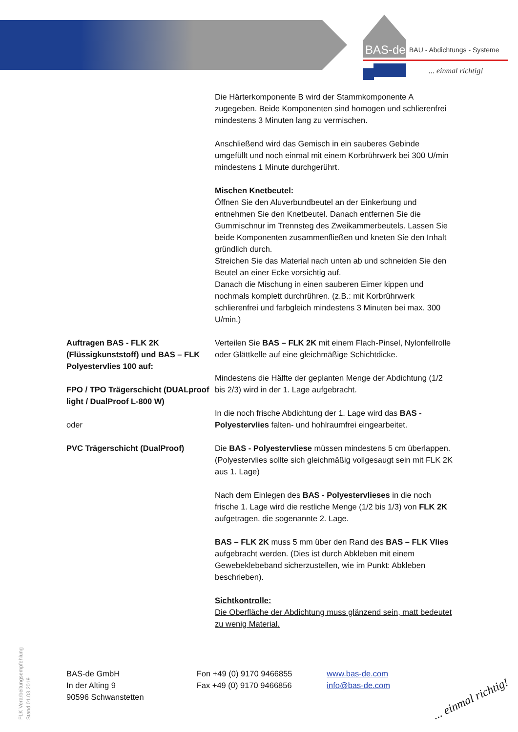BAS-de
BAU - Abdichtungs - Systeme
... einmal richtig!
Die Härterkomponente B wird der Stammkomponente A zugegeben. Beide Komponenten sind homogen und schlierenfrei mindestens 3 Minuten lang zu vermischen.
Anschließend wird das Gemisch in ein sauberes Gebinde umgefüllt und noch einmal mit einem Korbrührwerk bei 300 U/min mindestens 1 Minute durchgerührt.
Mischen Knetbeutel:
Öffnen Sie den Aluverbundbeutel an der Einkerbung und entnehmen Sie den Knetbeutel. Danach entfernen Sie die Gummischnur im Trennsteg des Zweikammerbeutels. Lassen Sie beide Komponenten zusammenfließen und kneten Sie den Inhalt gründlich durch.
Streichen Sie das Material nach unten ab und schneiden Sie den Beutel an einer Ecke vorsichtig auf.
Danach die Mischung in einen sauberen Eimer kippen und nochmals komplett durchrühren. (z.B.: mit Korbrührwerk schlierenfrei und farbgleich mindestens 3 Minuten bei max. 300 U/min.)
Auftragen BAS - FLK 2K (Flüssigkunststoff) und BAS – FLK Polyestervlies 100 auf:
FPO / TPO Trägerschicht (DUALproof light / DualProof L-800 W)
oder
PVC Trägerschicht (DualProof)
Verteilen Sie BAS – FLK 2K mit einem Flach-Pinsel, Nylonfellrolle oder Glättkelle auf eine gleichmäßige Schichtdicke.
Mindestens die Hälfte der geplanten Menge der Abdichtung (1/2 bis 2/3) wird in der 1. Lage aufgebracht.
In die noch frische Abdichtung der 1. Lage wird das BAS - Polyestervlies falten- und hohlraumfrei eingearbeitet.
Die BAS - Polyestervliese müssen mindestens 5 cm überlappen. (Polyestervlies sollte sich gleichmäßig vollgesaugt sein mit FLK 2K aus 1. Lage)
Nach dem Einlegen des BAS - Polyestervlieses in die noch frische 1. Lage wird die restliche Menge (1/2 bis 1/3) von FLK 2K aufgetragen, die sogenannte 2. Lage.
BAS – FLK 2K muss 5 mm über den Rand des BAS – FLK Vlies aufgebracht werden. (Dies ist durch Abkleben mit einem Gewebeklebeband sicherzustellen, wie im Punkt: Abkleben beschrieben).
Sichtkontrolle:
Die Oberfläche der Abdichtung muss glänzend sein, matt bedeutet zu wenig Material.
FLK Verarbeitungsempfehlung
Stand 01.03.2019
BAS-de GmbH
In der Alting 9
90596 Schwanstetten
Fon +49 (0) 9170 9466855
Fax +49 (0) 9170 9466856
www.bas-de.com
info@bas-de.com
... einmal richtig!